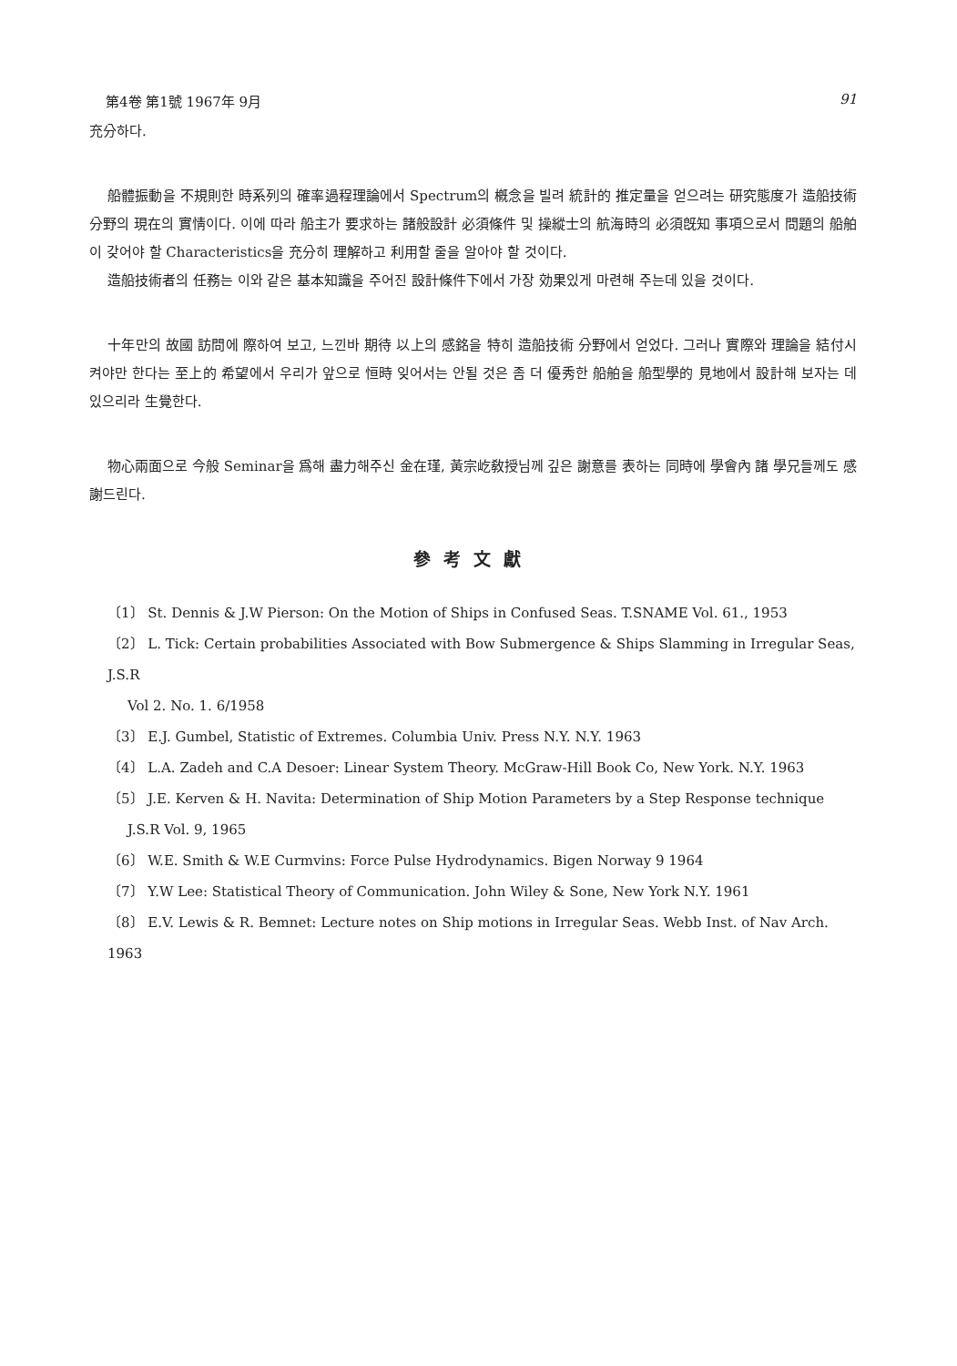第4卷 第1號 1967年 9月 91
充分하다.
船體振動을 不規則한 時系列의 確率過程理論에서 Spectrum의 槪念을 빌려 統計的 推定量을 얻으려는 研究態度가 造船技術分野의 現在의 實情이다. 이에 따라 船主가 要求하는 諸般設計 必須條件 및 操縱士의 航海時의 必須旣知 事項으로서 問題의 船舶이 갖어야 할 Characteristics을 充分히 理解하고 利用할 줄을 알아야 할 것이다.
造船技術者의 任務는 이와 같은 基本知識을 주어진 設計條件下에서 가장 効果있게 마련해 주는데 있을 것이다.
十年만의 故國 訪問에 際하여 보고, 느낀바 期待 以上의 感銘을 特히 造船技術 分野에서 얻었다. 그러나 實際와 理論을 結付시켜야만 한다는 至上的 希望에서 우리가 앞으로 恒時 잊어서는 안될 것은 좀 더 優秀한 船舶을 船型學的 見地에서 設計해 보자는 데 있으리라 生覺한다.
物心兩面으로 今般 Seminar을 爲해 盡力해주신 金在瑾, 黃宗屹敎授님께 깊은 謝意를 表하는 同時에 學會內 諸 學兄들께도 感謝드린다.
參考文獻
〔1〕 St. Dennis & J.W Pierson: On the Motion of Ships in Confused Seas. T.SNAME Vol. 61., 1953
〔2〕 L. Tick: Certain probabilities Associated with Bow Submergence & Ships Slamming in Irregular Seas, J.S.R
Vol 2. No. 1. 6/1958
〔3〕 E.J. Gumbel, Statistic of Extremes. Columbia Univ. Press N.Y. N.Y. 1963
〔4〕 L.A. Zadeh and C.A Desoer: Linear System Theory. McGraw-Hill Book Co, New York. N.Y. 1963
〔5〕 J.E. Kerven & H. Navita: Determination of Ship Motion Parameters by a Step Response technique
J.S.R Vol. 9, 1965
〔6〕 W.E. Smith & W.E Curmvins: Force Pulse Hydrodynamics. Bigen Norway 9 1964
〔7〕 Y.W Lee: Statistical Theory of Communication. John Wiley & Sone, New York N.Y. 1961
〔8〕 E.V. Lewis & R. Bemnet: Lecture notes on Ship motions in Irregular Seas. Webb Inst. of Nav Arch. 1963